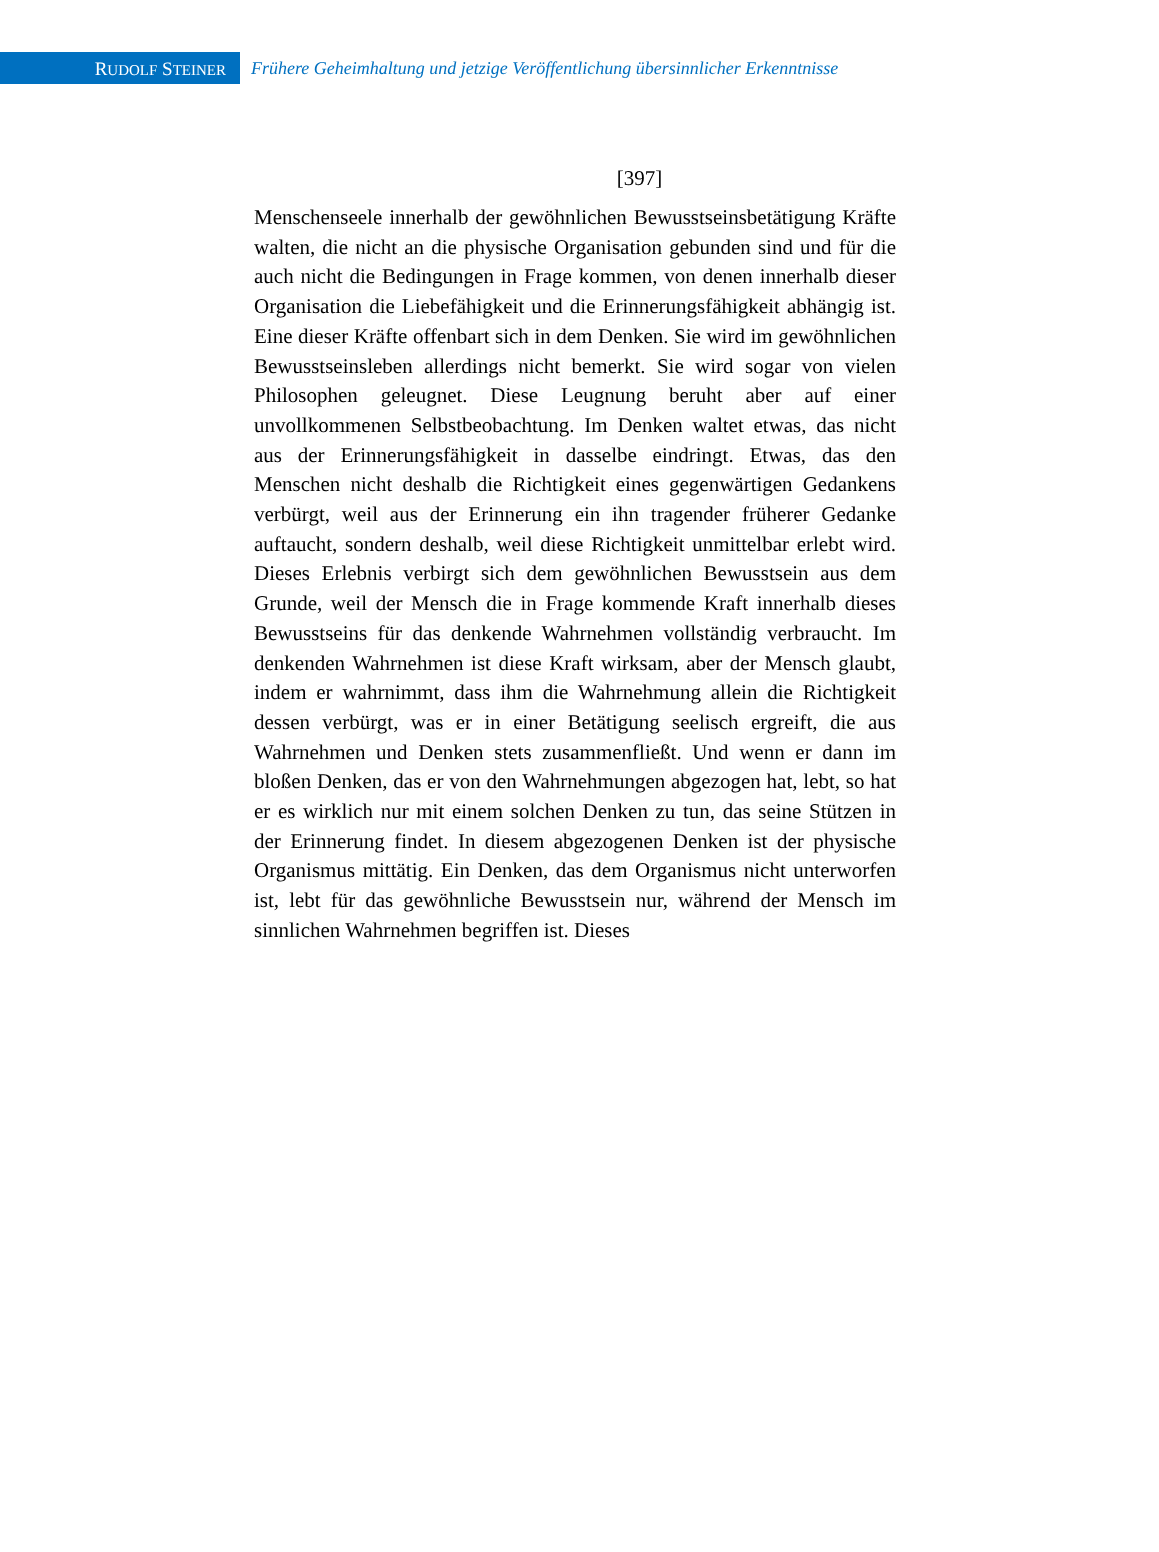RUDOLF STEINER
Frühere Geheimhaltung und jetzige Veröffentlichung übersinnlicher Erkenntnisse
[397]
Menschenseele innerhalb der gewöhnlichen Bewusstseinsbetätigung Kräfte walten, die nicht an die physische Organisation gebunden sind und für die auch nicht die Bedingungen in Frage kommen, von denen innerhalb dieser Organisation die Liebefähigkeit und die Erinnerungsfähigkeit abhängig ist. Eine dieser Kräfte offenbart sich in dem Denken. Sie wird im gewöhnlichen Bewusstseinsleben allerdings nicht bemerkt. Sie wird sogar von vielen Philosophen geleugnet. Diese Leugnung beruht aber auf einer unvollkommenen Selbstbeobachtung. Im Denken waltet etwas, das nicht aus der Erinnerungsfähigkeit in dasselbe eindringt. Etwas, das den Menschen nicht deshalb die Richtigkeit eines gegenwärtigen Gedankens verbürgt, weil aus der Erinnerung ein ihn tragender früherer Gedanke auftaucht, sondern deshalb, weil diese Richtigkeit unmittelbar erlebt wird. Dieses Erlebnis verbirgt sich dem gewöhnlichen Bewusstsein aus dem Grunde, weil der Mensch die in Frage kommende Kraft innerhalb dieses Bewusstseins für das denkende Wahrnehmen vollständig verbraucht. Im denkenden Wahrnehmen ist diese Kraft wirksam, aber der Mensch glaubt, indem er wahrnimmt, dass ihm die Wahrnehmung allein die Richtigkeit dessen verbürgt, was er in einer Betätigung seelisch ergreift, die aus Wahrnehmen und Denken stets zusammenfließt. Und wenn er dann im bloßen Denken, das er von den Wahrnehmungen abgezogen hat, lebt, so hat er es wirklich nur mit einem solchen Denken zu tun, das seine Stützen in der Erinnerung findet. In diesem abgezogenen Denken ist der physische Organismus mittätig. Ein Denken, das dem Organismus nicht unterworfen ist, lebt für das gewöhnliche Bewusstsein nur, während der Mensch im sinnlichen Wahrnehmen begriffen ist. Dieses